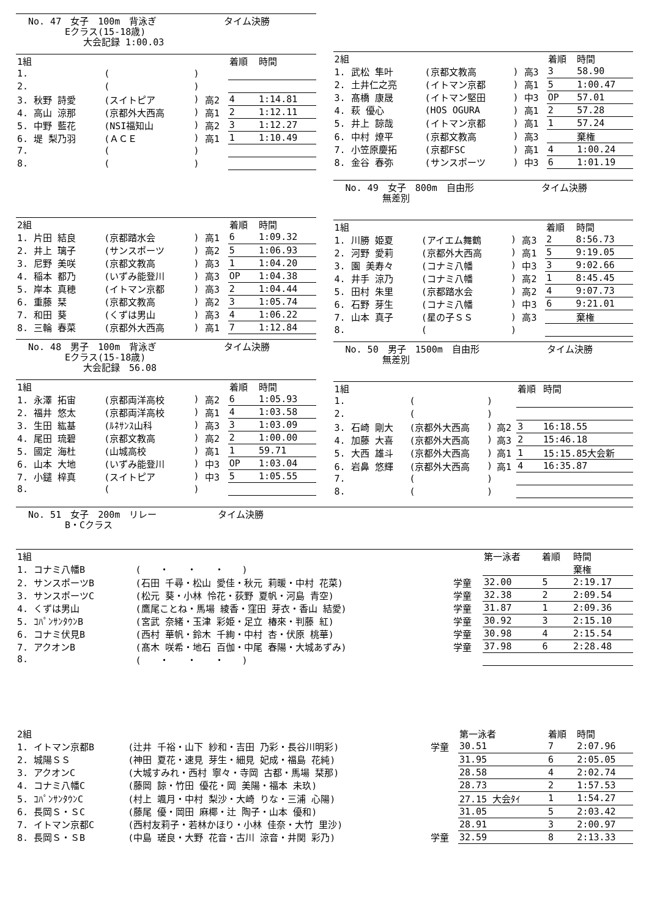No. 47　女子　100m　背泳ぎ タイム決勝
　　　　Eクラス(15-18歳)
　　　　　　大会記録 1:00.03
| 1組 | | | | 着順 | 時間 |
| --- | --- | --- | --- | --- | --- |
| 1. | ( | ) | | | |
| 2. | ( | ) | | | |
| 3. 秋野 詩愛 | (スイトピア | ) | 高2 | 4 | 1:14.81 |
| 4. 高山 涼那 | (京都外大西高 | ) | 高1 | 2 | 1:12.11 |
| 5. 中野 藍花 | (NSI福知山 | ) | 高2 | 3 | 1:12.27 |
| 6. 堤 梨乃羽 | (ＡＣＥ | ) | 高1 | 1 | 1:10.49 |
| 7. | ( | ) | | | |
| 8. | ( | ) | | | |
| 2組 | | | | 着順 | 時間 |
| --- | --- | --- | --- | --- | --- |
| 1. 片田 結良 | (京都踏水会 | ) | 高1 | 6 | 1:09.32 |
| 2. 井上 璃子 | (サンスポーツ | ) | 高2 | 5 | 1:06.93 |
| 3. 尼野 美咲 | (京都文教高 | ) | 高3 | 1 | 1:04.20 |
| 4. 稲本 都乃 | (いずみ能登川 | ) | 高3 | OP | 1:04.38 |
| 5. 岸本 真穂 | (イトマン京都 | ) | 高3 | 2 | 1:04.44 |
| 6. 重藤 栞 | (京都文教高 | ) | 高2 | 3 | 1:05.74 |
| 7. 和田 葵 | (くずは男山 | ) | 高3 | 4 | 1:06.22 |
| 8. 三輪 春菜 | (京都外大西高 | ) | 高1 | 7 | 1:12.84 |
No. 48　男子　100m　背泳ぎ タイム決勝
　　　　Eクラス(15-18歳)
　　　　　　大会記録　56.08
| 1組 | | | | 着順 | 時間 |
| --- | --- | --- | --- | --- | --- |
| 1. 永澤 拓宙 | (京都両洋高校 | ) | 高2 | 6 | 1:05.93 |
| 2. 福井 悠太 | (京都両洋高校 | ) | 高1 | 4 | 1:03.58 |
| 3. 生田 紘基 | (ﾙﾈｻﾝｽ山科 | ) | 高3 | 3 | 1:03.09 |
| 4. 尾田 琉碧 | (京都文教高 | ) | 高2 | 2 | 1:00.00 |
| 5. 國定 海杜 | (山城高校 | ) | 高1 | 1 | 59.71 |
| 6. 山本 大地 | (いずみ能登川 | ) | 中3 | OP | 1:03.04 |
| 7. 小鑓 梓真 | (スイトピア | ) | 中3 | 5 | 1:05.55 |
| 8. | ( | ) | | | |
| 2組 | | | | 着順 | 時間 |
| --- | --- | --- | --- | --- | --- |
| 1. 武松 隼叶 | (京都文教高 | ) | 高3 | 3 | 58.90 |
| 2. 土井仁之亮 | (イトマン京都 | ) | 高1 | 5 | 1:00.47 |
| 3. 髙橋 康晟 | (イトマン堅田 | ) | 中3 | OP | 57.01 |
| 4. 萩 優心 | (HOS OGURA | ) | 高1 | 2 | 57.28 |
| 5. 井上 諒哉 | (イトマン京都 | ) | 高1 | 1 | 57.24 |
| 6. 中村 燎平 | (京都文教高 | ) | 高3 | | 棄権 |
| 7. 小笠原慶拓 | (京都FSC | ) | 高1 | 4 | 1:00.24 |
| 8. 金谷 春弥 | (サンスポーツ | ) | 中3 | 6 | 1:01.19 |
No. 49　女子　800m　自由形 タイム決勝
　　　　無差別
| 1組 | | | | 着順 | 時間 |
| --- | --- | --- | --- | --- | --- |
| 1. 川勝 姫夏 | (アイエム舞鶴 | ) | 高3 | 2 | 8:56.73 |
| 2. 河野 愛莉 | (京都外大西高 | ) | 高1 | 5 | 9:19.05 |
| 3. 園 美寿々 | (コナミ八幡 | ) | 中3 | 3 | 9:02.66 |
| 4. 井手 涼乃 | (コナミ八幡 | ) | 高2 | 1 | 8:45.45 |
| 5. 田村 朱里 | (京都踏水会 | ) | 高2 | 4 | 9:07.73 |
| 6. 石野 芽生 | (コナミ八幡 | ) | 中3 | 6 | 9:21.01 |
| 7. 山本 真子 | (星の子ＳＳ | ) | 高3 | | 棄権 |
| 8. | ( | ) | | | |
No. 50　男子　1500m　自由形 タイム決勝
　　　　無差別
| 1組 | | | | 着順 | 時間 |
| --- | --- | --- | --- | --- | --- |
| 1. | ( | ) | | | |
| 2. | ( | ) | | | |
| 3. 石崎 剛大 | (京都外大西高 | ) | 高2 | 3 | 16:18.55 |
| 4. 加藤 大喜 | (京都外大西高 | ) | 高3 | 2 | 15:46.18 |
| 5. 大西 雄斗 | (京都外大西高 | ) | 高1 | 1 | 15:15.85大会新 |
| 6. 岩鼻 悠輝 | (京都外大西高 | ) | 高1 | 4 | 16:35.87 |
| 7. | ( | ) | | | |
| 8. | ( | ) | | | |
No. 51　女子　200m　リレー タイム決勝
　　　　B・Cクラス
| 1組 | | | 第一泳者 | 着順 | 時間 |
| --- | --- | --- | --- | --- | --- |
| 1. コナミ八幡B | ( ・ ・ ・ ) | | | | 棄権 |
| 2. サンスポーツB | (石田 千尋・松山 愛佳・秋元 莉暖・中村 花菜) | 学童 | 32.00 | 5 | 2:19.17 |
| 3. サンスポーツC | (松元 葵・小林 怜花・荻野 夏帆・河島 青空) | 学童 | 32.38 | 2 | 2:09.54 |
| 4. くずは男山 | (鷹尾ことね・馬場 綾香・窪田 芽衣・香山 結愛) | 学童 | 31.87 | 1 | 2:09.36 |
| 5. ｺﾊﾟﾝｻﾝﾀｳﾝB | (宮武 奈緒・玉津 彩姫・足立 椿來・判藤 紅) | 学童 | 30.92 | 3 | 2:15.10 |
| 6. コナミ伏見B | (西村 華帆・鈴木 千絢・中村 杏・伏原 桃華) | 学童 | 30.98 | 4 | 2:15.54 |
| 7. アクオンB | (髙木 咲希・地石 百伽・中尾 春陽・大城あずみ) | 学童 | 37.98 | 6 | 2:28.48 |
| 8. | ( ・ ・ ・ ) | | | | |
| 2組 | | | 第一泳者 | 着順 | 時間 |
| --- | --- | --- | --- | --- | --- |
| 1. イトマン京都B | (辻井 千裕・山下 紗和・吉田 乃彩・長谷川明彩) | 学童 | 30.51 | 7 | 2:07.96 |
| 2. 城陽ＳＳ | (神田 夏花・速見 芽生・細見 妃成・福島 花純) | | 31.95 | 6 | 2:05.05 |
| 3. アクオンC | (大城すみれ・西村 寧々・寺岡 古都・馬場 栞那) | | 28.58 | 4 | 2:02.74 |
| 4. コナミ八幡C | (藤岡 諒・竹田 優花・岡 美陽・福本 未玖) | | 28.73 | 2 | 1:57.53 |
| 5. ｺﾊﾟﾝｻﾝﾀｳﾝC | (村上 颯月・中村 梨沙・大崎 りな・三浦 心陽) | | 27.15 大会ﾀｲ | 1 | 1:54.27 |
| 6. 長岡Ｓ・ＳC | (藤尾 優・岡田 麻椰・辻 陶子・山本 優和) | | 31.05 | 5 | 2:03.42 |
| 7. イトマン京都C | (西村友莉子・若林かほり・小林 佳奈・大竹 里沙) | | 28.91 | 3 | 2:00.97 |
| 8. 長岡Ｓ・ＳB | (中島 瑳良・大野 花音・古川 涼音・井関 彩乃) | 学童 | 32.59 | 8 | 2:13.33 |